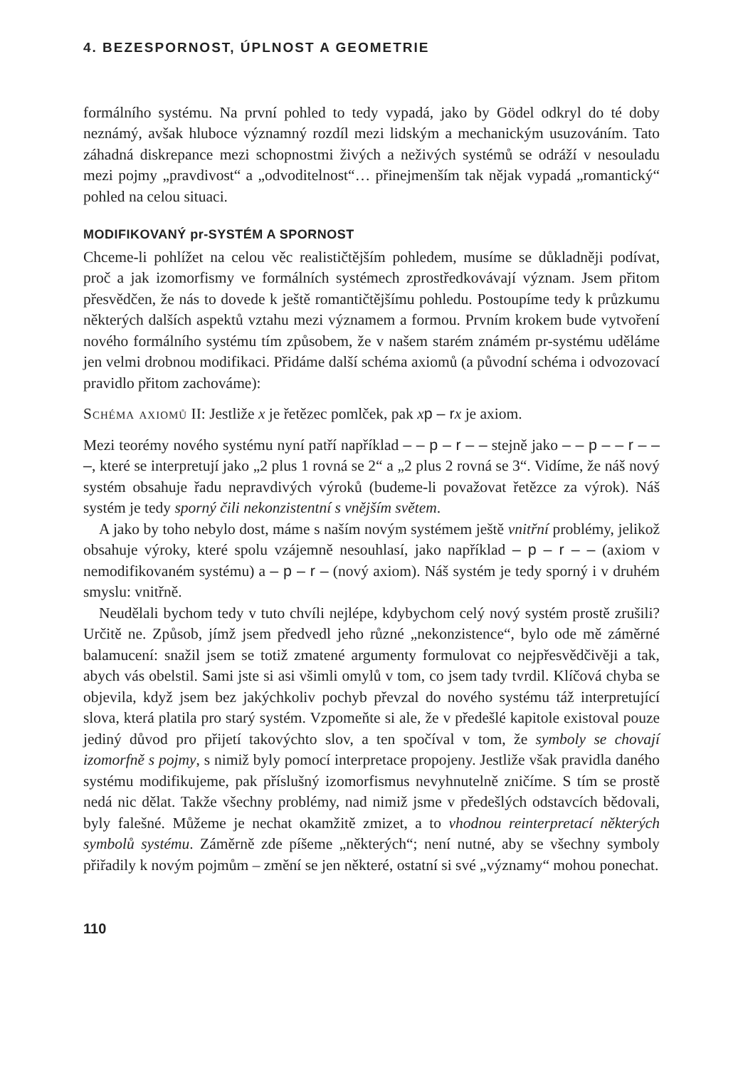4. BEZESPORNOST, ÚPLNOST A GEOMETRIE
formálního systému. Na první pohled to tedy vypadá, jako by Gödel odkryl do té doby neznámý, avšak hluboce významný rozdíl mezi lidským a mechanickým usuzováním. Tato záhadná diskrepance mezi schopnostmi živých a neživých systémů se odráží v nesouladu mezi pojmy „pravdivost“ a „odvoditelnost“… přinejmenším tak nějak vypadá „romantický“ pohled na celou situaci.
MODIFIKOVANÝ pr-SYSTÉM A SPORNOST
Chceme-li pohlížet na celou věc realističtějším pohledem, musíme se důkladněji podívat, proč a jak izomorfismy ve formálních systémech zprostředkovávají význam. Jsem přitom přesvědčen, že nás to dovede k ještě romantičtějšímu pohledu. Postoupíme tedy k průzkumu některých dalších aspektů vztahu mezi významem a formou. Prvním krokem bude vytvoření nového formálního systému tím způsobem, že v našem starém známém pr-systému uděláme jen velmi drobnou modifikaci. Přidáme další schéma axiomů (a původní schéma i odvozovací pravidlo přitom zachováme):
Schéma axiomů II: Jestliže x je řetězec pomlček, pak xp – r x je axiom.
Mezi teorémy nového systému nyní patří například – – p – r – – stejně jako – – p – – r – – –, které se interpretují jako „2 plus 1 rovná se 2“ a „2 plus 2 rovná se 3“. Vidíme, že náš nový systém obsahuje řadu nepravdivých výroků (budeme-li považovat řetězce za výrok). Náš systém je tedy sporný čili nekonzistentní s vnějším světem.
A jako by toho nebylo dost, máme s naším novým systémem ještě vnitřní problémy, jelikož obsahuje výroky, které spolu vzájemně nesouhlasí, jako například – p – r – – (axiom v nemodifikovaném systému) a – p – r – (nový axiom). Náš systém je tedy sporný i v druhém smyslu: vnitřně.
Neudělali bychom tedy v tuto chvíli nejlépe, kdybychom celý nový systém prostě zrušili? Určitě ne. Způsob, jímž jsem předvedl jeho různé „nekonzistence“, bylo ode mě záměrné balamucení: snažil jsem se totiž zmatené argumenty formulovat co nejpřesvědčivěji a tak, abych vás obelstil. Sami jste si asi všimli omylů v tom, co jsem tady tvrdil. Klíčová chyba se objevila, když jsem bez jakýchkoliv pochyb převzal do nového systému táž interpretující slova, která platila pro starý systém. Vzpomeňte si ale, že v předešlé kapitole existoval pouze jediný důvod pro přijetí takovýchto slov, a ten spočíval v tom, že symboly se chovají izomorfně s pojmy, s nimiž byly pomocí interpretace propojeny. Jestliže však pravidla daného systému modifikujeme, pak příslušný izomorfismus nevyhnutelně zničíme. S tím se prostě nedá nic dělat. Takže všechny problémy, nad nimiž jsme v předešlých odstavcích bědovali, byly falešné. Můžeme je nechat okamžitě zmizet, a to vhodnou reinterpretací některých symbolů systému. Záměrně zde píšeme „některých“; není nutné, aby se všechny symboly přiřadily k novým pojmům – změní se jen některé, ostatní si své „významy“ mohou ponechat.
110